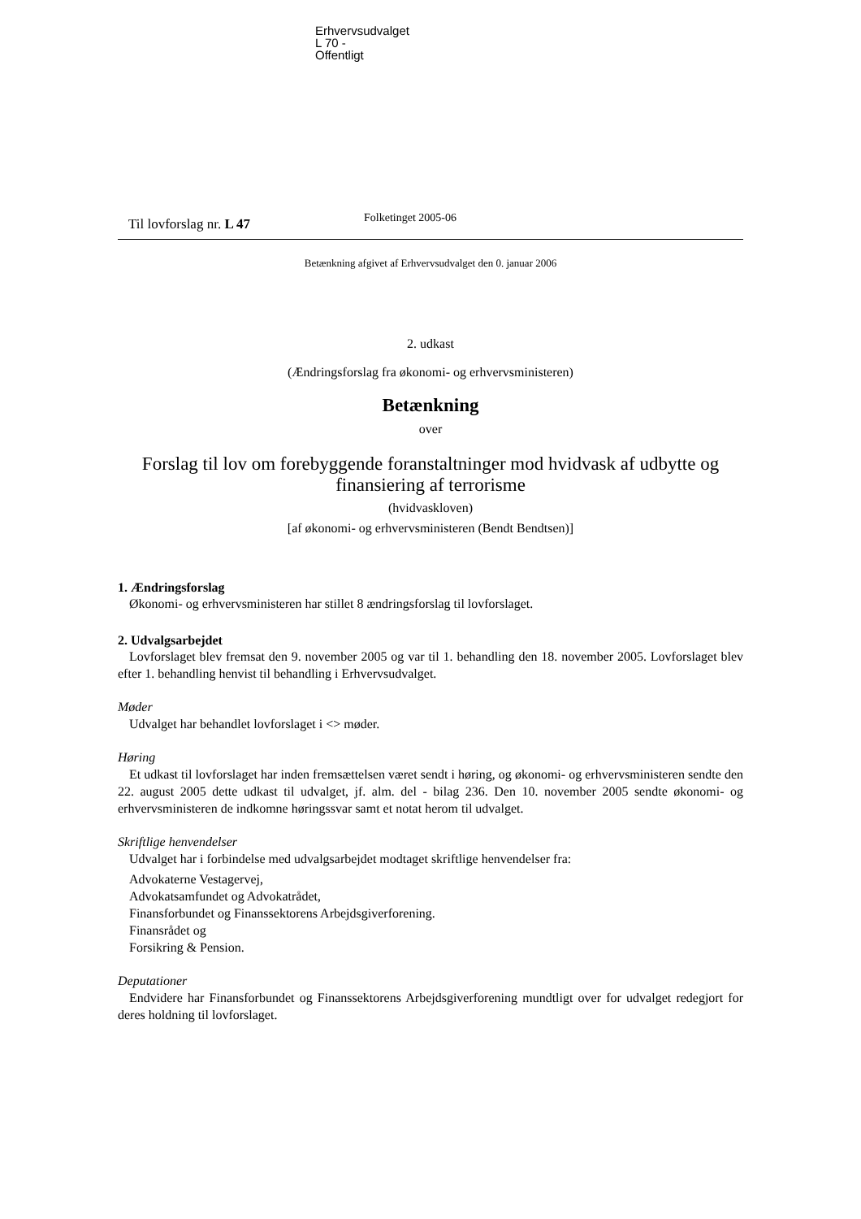Erhvervsudvalget
L 70 -
Offentligt
Til lovforslag nr. L 47
Folketinget 2005-06
Betænkning afgivet af Erhvervsudvalget den 0. januar 2006
2. udkast
(Ændringsforslag fra økonomi- og erhvervsministeren)
Betænkning
over
Forslag til lov om forebyggende foranstaltninger mod hvidvask af udbytte og finansiering af terrorisme
(hvidvaskloven)
[af økonomi- og erhvervsministeren (Bendt Bendtsen)]
1. Ændringsforslag
Økonomi- og erhvervsministeren har stillet 8 ændringsforslag til lovforslaget.
2. Udvalgsarbejdet
Lovforslaget blev fremsat den 9. november 2005 og var til 1. behandling den 18. november 2005. Lovforslaget blev efter 1. behandling henvist til behandling i Erhvervsudvalget.
Møder
Udvalget har behandlet lovforslaget i <> møder.
Høring
Et udkast til lovforslaget har inden fremsættelsen været sendt i høring, og økonomi- og erhvervsministeren sendte den 22. august 2005 dette udkast til udvalget, jf. alm. del - bilag 236. Den 10. november 2005 sendte økonomi- og erhvervsministeren de indkomne høringssvar samt et notat herom til udvalget.
Skriftlige henvendelser
Udvalget har i forbindelse med udvalgsarbejdet modtaget skriftlige henvendelser fra:
Advokaterne Vestagervej,
Advokatsamfundet og Advokatrådet,
Finansforbundet og Finanssektorens Arbejdsgiverforening.
Finansrådet og
Forsikring & Pension.
Deputationer
Endvidere har Finansforbundet og Finanssektorens Arbejdsgiverforening mundtligt over for udvalget redegjort for deres holdning til lovforslaget.